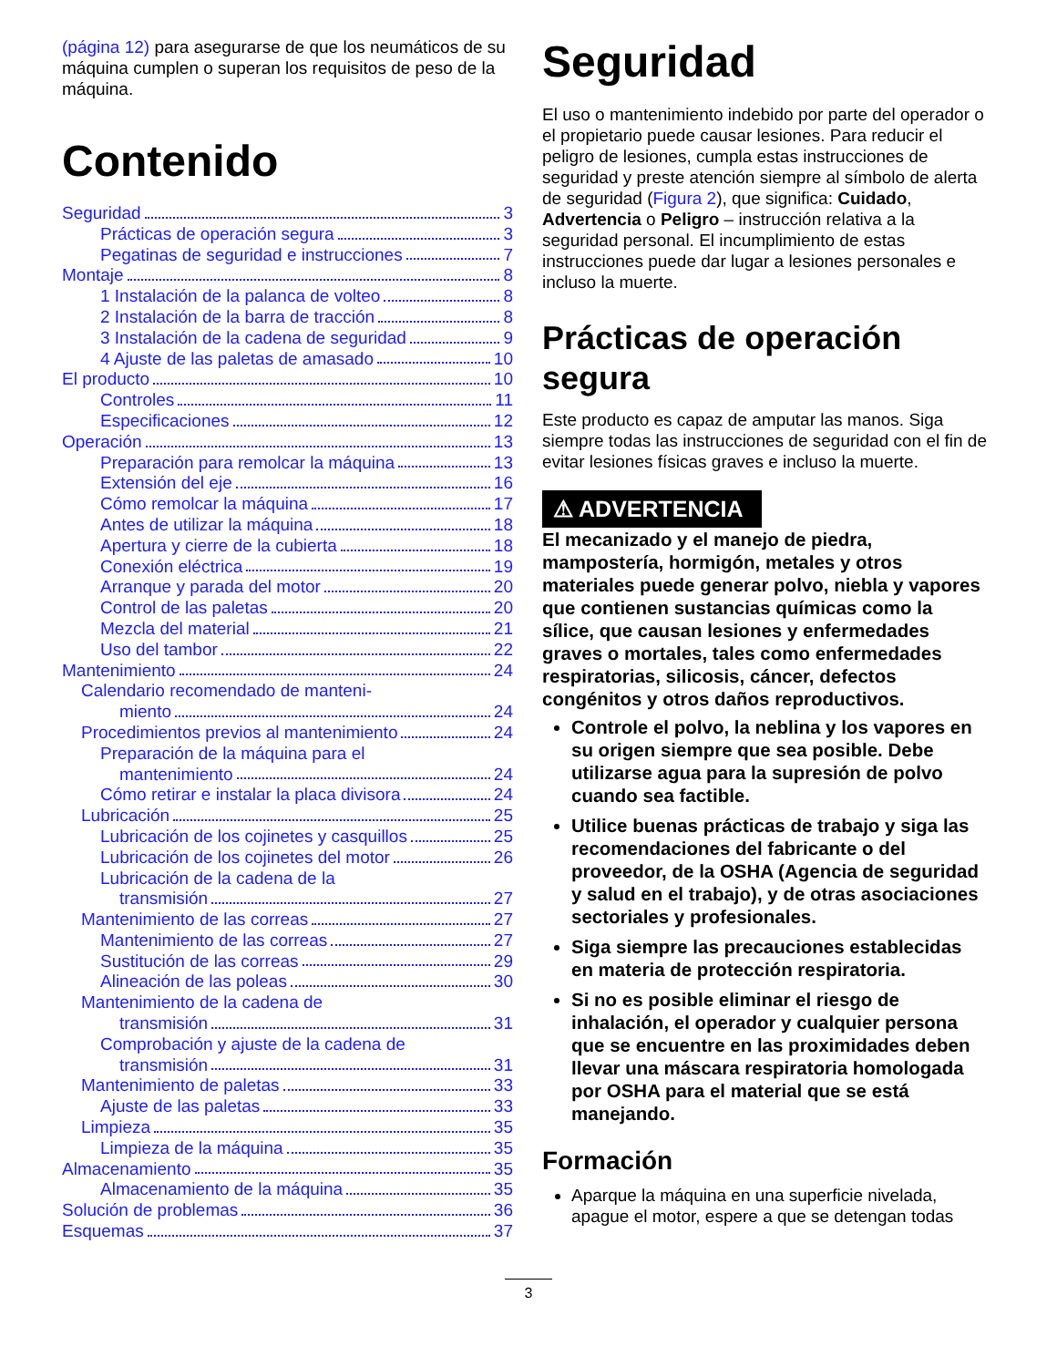(página 12) para asegurarse de que los neumáticos de su máquina cumplen o superan los requisitos de peso de la máquina.
Contenido
Seguridad 3
Prácticas de operación segura 3
Pegatinas de seguridad e instrucciones 7
Montaje 8
1 Instalación de la palanca de volteo 8
2 Instalación de la barra de tracción 8
3 Instalación de la cadena de seguridad 9
4 Ajuste de las paletas de amasado 10
El producto 10
Controles 11
Especificaciones 12
Operación 13
Preparación para remolcar la máquina 13
Extensión del eje 16
Cómo remolcar la máquina 17
Antes de utilizar la máquina 18
Apertura y cierre de la cubierta 18
Conexión eléctrica 19
Arranque y parada del motor 20
Control de las paletas 20
Mezcla del material 21
Uso del tambor 22
Mantenimiento 24
Calendario recomendado de manteni-
miento 24
Procedimientos previos al mantenimiento 24
Preparación de la máquina para el
mantenimiento 24
Cómo retirar e instalar la placa divisora 24
Lubricación 25
Lubricación de los cojinetes y casquillos 25
Lubricación de los cojinetes del motor 26
Lubricación de la cadena de la
transmisión 27
Mantenimiento de las correas 27
Mantenimiento de las correas 27
Sustitución de las correas 29
Alineación de las poleas 30
Mantenimiento de la cadena de
transmisión 31
Comprobación y ajuste de la cadena de
transmisión 31
Mantenimiento de paletas 33
Ajuste de las paletas 33
Limpieza 35
Limpieza de la máquina 35
Almacenamiento 35
Almacenamiento de la máquina 35
Solución de problemas 36
Esquemas 37
Seguridad
El uso o mantenimiento indebido por parte del operador o el propietario puede causar lesiones. Para reducir el peligro de lesiones, cumpla estas instrucciones de seguridad y preste atención siempre al símbolo de alerta de seguridad (Figura 2), que significa: Cuidado, Advertencia o Peligro – instrucción relativa a la seguridad personal. El incumplimiento de estas instrucciones puede dar lugar a lesiones personales e incluso la muerte.
Prácticas de operación segura
Este producto es capaz de amputar las manos. Siga siempre todas las instrucciones de seguridad con el fin de evitar lesiones físicas graves e incluso la muerte.
⚠ ADVERTENCIA
El mecanizado y el manejo de piedra, mampostería, hormigón, metales y otros materiales puede generar polvo, niebla y vapores que contienen sustancias químicas como la sílice, que causan lesiones y enfermedades graves o mortales, tales como enfermedades respiratorias, silicosis, cáncer, defectos congénitos y otros daños reproductivos.
Controle el polvo, la neblina y los vapores en su origen siempre que sea posible. Debe utilizarse agua para la supresión de polvo cuando sea factible.
Utilice buenas prácticas de trabajo y siga las recomendaciones del fabricante o del proveedor, de la OSHA (Agencia de seguridad y salud en el trabajo), y de otras asociaciones sectoriales y profesionales.
Siga siempre las precauciones establecidas en materia de protección respiratoria.
Si no es posible eliminar el riesgo de inhalación, el operador y cualquier persona que se encuentre en las proximidades deben llevar una máscara respiratoria homologada por OSHA para el material que se está manejando.
Formación
Aparque la máquina en una superficie nivelada, apague el motor, espere a que se detengan todas
3